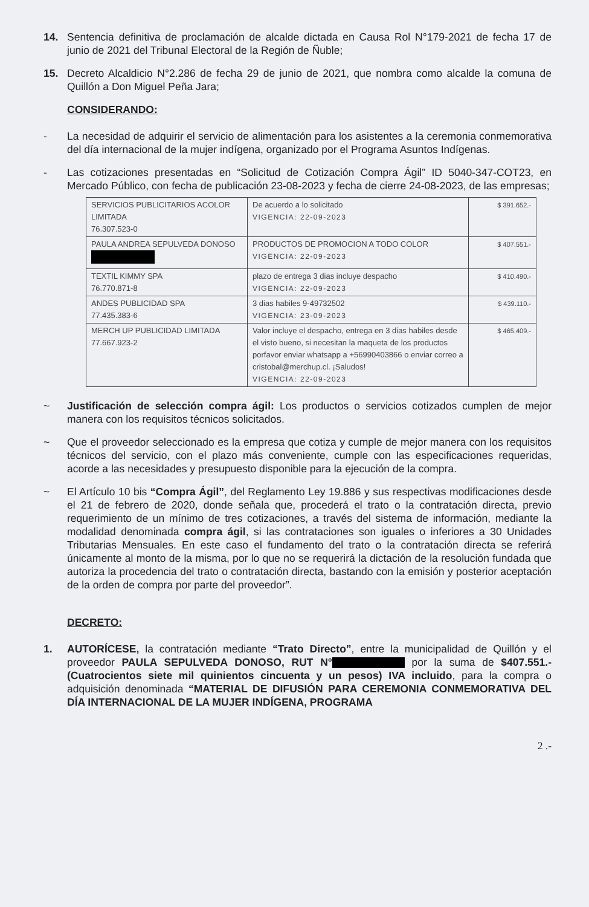14. Sentencia definitiva de proclamación de alcalde dictada en Causa Rol N°179-2021 de fecha 17 de junio de 2021 del Tribunal Electoral de la Región de Ñuble;
15. Decreto Alcaldicio N°2.286 de fecha 29 de junio de 2021, que nombra como alcalde la comuna de Quillón a Don Miguel Peña Jara;
CONSIDERANDO:
- La necesidad de adquirir el servicio de alimentación para los asistentes a la ceremonia conmemorativa del día internacional de la mujer indígena, organizado por el Programa Asuntos Indígenas.
- Las cotizaciones presentadas en “Solicitud de Cotización Compra Ágil” ID 5040-347-COT23, en Mercado Público, con fecha de publicación 23-08-2023 y fecha de cierre 24-08-2023, de las empresas;
| SERVICIOS PUBLICITARIOS ACOLOR LIMITADA 76.307.523-0 | De acuerdo a lo solicitado VIGENCIA: 22-09-2023 | $ 391.652.- |
| PAULA ANDREA SEPULVEDA DONOSO | PRODUCTOS DE PROMOCION A TODO COLOR VIGENCIA: 22-09-2023 | $ 407.551.- |
| TEXTIL KIMMY SPA 76.770.871-8 | plazo de entrega 3 dias incluye despacho VIGENCIA: 22-09-2023 | $ 410.490.- |
| ANDES PUBLICIDAD SPA 77.435.383-6 | 3 dias habiles 9-49732502 VIGENCIA: 23-09-2023 | $ 439.110.- |
| MERCH UP PUBLICIDAD LIMITADA 77.667.923-2 | Valor incluye el despacho, entrega en 3 dias habiles desde el visto bueno, si necesitan la maqueta de los productos porfavor enviar whatsapp a +56990403866 o enviar correo a cristobal@merchup.cl. ¡Saludos! VIGENCIA: 22-09-2023 | $ 465.409.- |
~ Justificación de selección compra ágil: Los productos o servicios cotizados cumplen de mejor manera con los requisitos técnicos solicitados.
~ Que el proveedor seleccionado es la empresa que cotiza y cumple de mejor manera con los requisitos técnicos del servicio, con el plazo más conveniente, cumple con las especificaciones requeridas, acorde a las necesidades y presupuesto disponible para la ejecución de la compra.
~ El Artículo 10 bis “Compra Ágil”, del Reglamento Ley 19.886 y sus respectivas modificaciones desde el 21 de febrero de 2020, donde señala que, procederá el trato o la contratación directa, previo requerimiento de un mínimo de tres cotizaciones, a través del sistema de información, mediante la modalidad denominada compra ágil, si las contrataciones son iguales o inferiores a 30 Unidades Tributarias Mensuales. En este caso el fundamento del trato o la contratación directa se referirá únicamente al monto de la misma, por lo que no se requerirá la dictación de la resolución fundada que autoriza la procedencia del trato o contratación directa, bastando con la emisión y posterior aceptación de la orden de compra por parte del proveedor”.
DECRETO:
1. AUTORÍCESE, la contratación mediante “Trato Directo”, entre la municipalidad de Quillón y el proveedor PAULA SEPULVEDA DONOSO, RUT N° por la suma de $407.551.- (Cuatrocientos siete mil quinientos cincuenta y un pesos) IVA incluido, para la compra o adquisición denominada “MATERIAL DE DIFUSIÓN PARA CEREMONIA CONMEMORATIVA DEL DÍA INTERNACIONAL DE LA MUJER INDÍGENA, PROGRAMA
2 .-